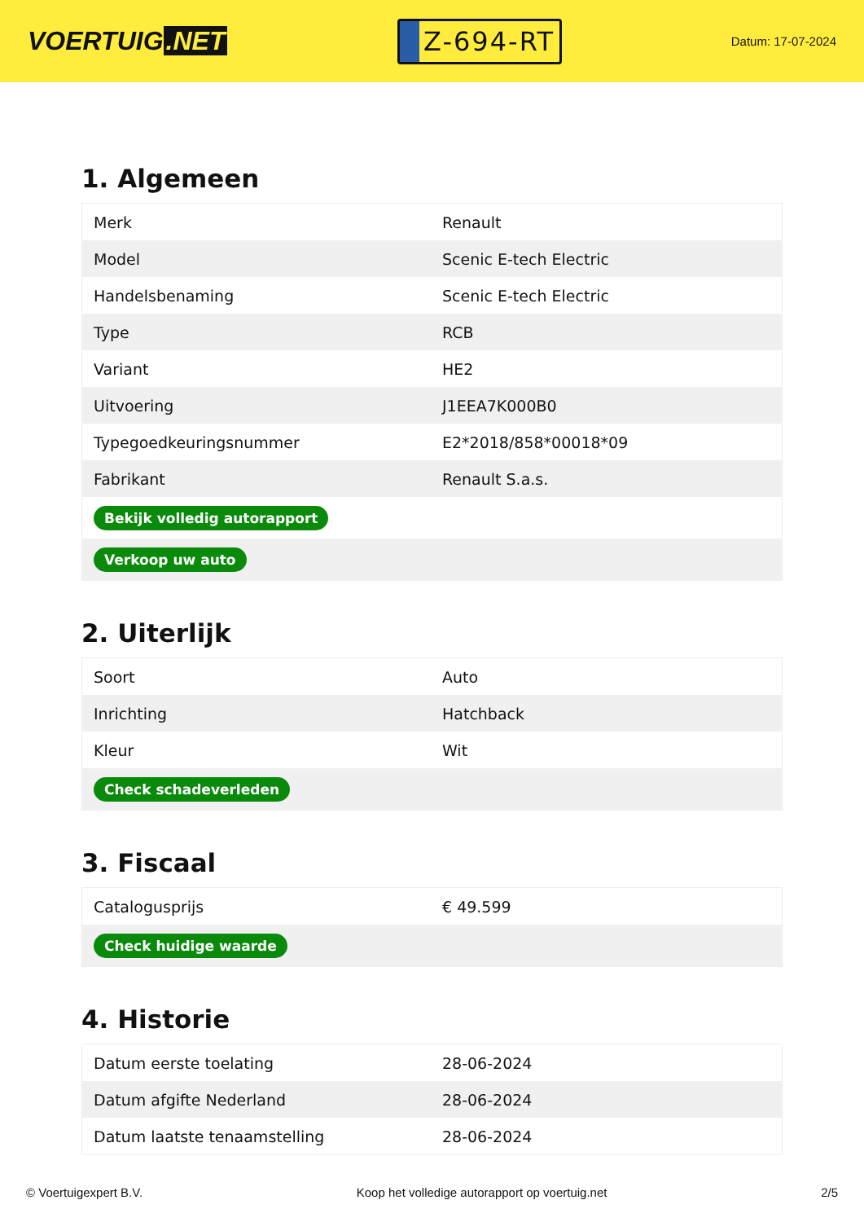VOERTUIG.NET
Z-694-RT
Datum: 17-07-2024
1. Algemeen
| Merk | Renault |
| Model | Scenic E-tech Electric |
| Handelsbenaming | Scenic E-tech Electric |
| Type | RCB |
| Variant | HE2 |
| Uitvoering | J1EEA7K000B0 |
| Typegoedkeuringsnummer | E2*2018/858*00018*09 |
| Fabrikant | Renault S.a.s. |
| Bekijk volledig autorapport | |
| Verkoop uw auto | |
2. Uiterlijk
| Soort | Auto |
| Inrichting | Hatchback |
| Kleur | Wit |
| Check schadeverleden | |
3. Fiscaal
| Catalogusprijs | € 49.599 |
| Check huidige waarde | |
4. Historie
| Datum eerste toelating | 28-06-2024 |
| Datum afgifte Nederland | 28-06-2024 |
| Datum laatste tenaamstelling | 28-06-2024 |
© Voertuigexpert B.V. Koop het volledige autorapport op voertuig.net 2/5